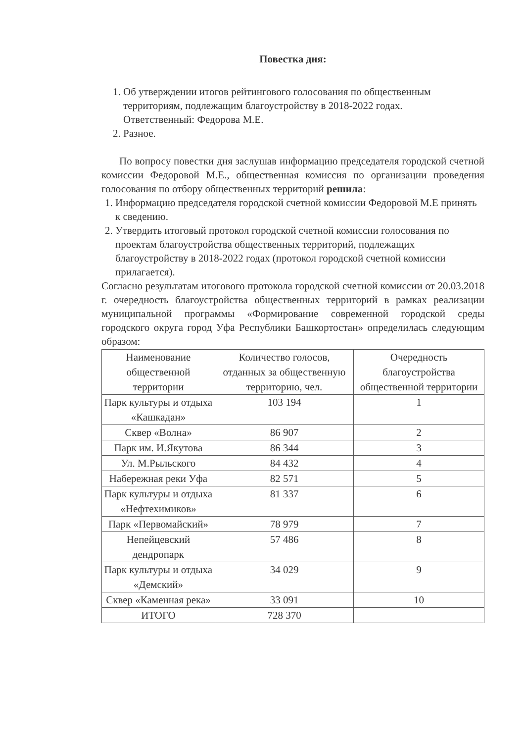Повестка дня:
1. Об утверждении итогов рейтингового голосования по общественным территориям, подлежащим благоустройству в 2018-2022 годах.
Ответственный: Федорова М.Е.
2. Разное.
По вопросу повестки дня заслушав информацию председателя городской счетной комиссии Федоровой М.Е., общественная комиссия по организации проведения голосования по отбору общественных территорий решила:
1. Информацию председателя городской счетной комиссии Федоровой М.Е принять к сведению.
2. Утвердить итоговый протокол городской счетной комиссии голосования по проектам благоустройства общественных территорий, подлежащих благоустройству в 2018-2022 годах (протокол городской счетной комиссии прилагается).
Согласно результатам итогового протокола городской счетной комиссии от 20.03.2018 г. очередность благоустройства общественных территорий в рамках реализации муниципальной программы «Формирование современной городской среды городского округа город Уфа Республики Башкортостан» определилась следующим образом:
| Наименование общественной территории | Количество голосов, отданных за общественную территорию, чел. | Очередность благоустройства общественной территории |
| Парк культуры и отдыха «Кашкадан» | 103 194 | 1 |
| Сквер «Волна» | 86 907 | 2 |
| Парк им. И.Якутова | 86 344 | 3 |
| Ул. М.Рыльского | 84 432 | 4 |
| Набережная реки Уфа | 82 571 | 5 |
| Парк культуры и отдыха «Нефтехимиков» | 81 337 | 6 |
| Парк «Первомайский» | 78 979 | 7 |
| Непейцевский дендропарк | 57 486 | 8 |
| Парк культуры и отдыха «Демский» | 34 029 | 9 |
| Сквер «Каменная река» | 33 091 | 10 |
| ИТОГО | 728 370 | |